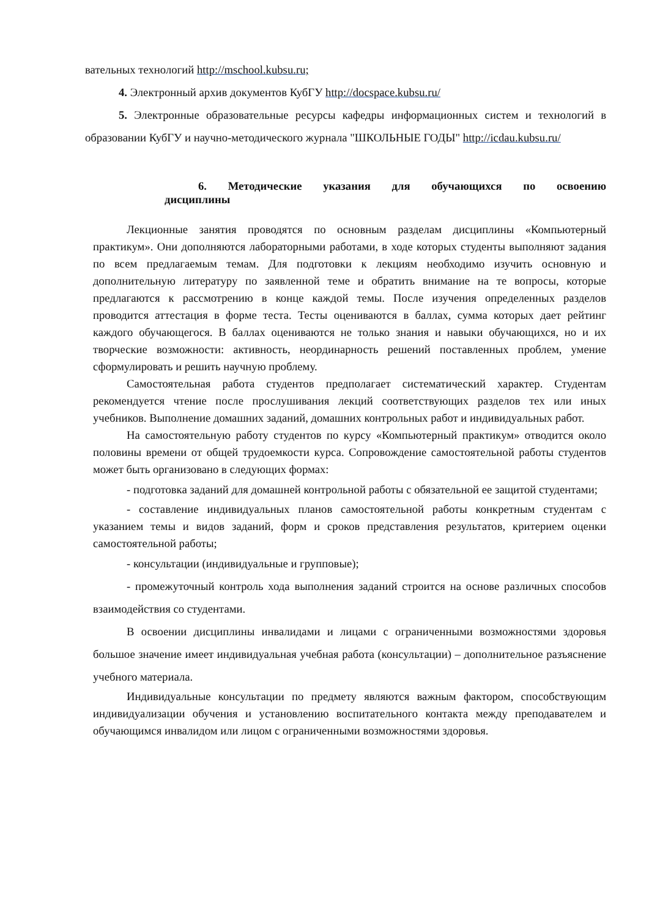вательных технологий http://mschool.kubsu.ru;
4. Электронный архив документов КубГУ http://docspace.kubsu.ru/
5. Электронные образовательные ресурсы кафедры информационных систем и технологий в образовании КубГУ и научно-методического журнала "ШКОЛЬНЫЕ ГОДЫ" http://icdau.kubsu.ru/
6. Методические указания для обучающихся по освоению
дисциплины
Лекционные занятия проводятся по основным разделам дисциплины «Компьютерный практикум». Они дополняются лабораторными работами, в ходе которых студенты выполняют задания по всем предлагаемым темам. Для подготовки к лекциям необходимо изучить основную и дополнительную литературу по заявленной теме и обратить внимание на те вопросы, которые предлагаются к рассмотрению в конце каждой темы. После изучения определенных разделов проводится аттестация в форме теста. Тесты оцениваются в баллах, сумма которых дает рейтинг каждого обучающегося. В баллах оцениваются не только знания и навыки обучающихся, но и их творческие возможности: активность, неординарность решений поставленных проблем, умение сформулировать и решить научную проблему.
Самостоятельная работа студентов предполагает систематический характер. Студентам рекомендуется чтение после прослушивания лекций соответствующих разделов тех или иных учебников. Выполнение домашних заданий, домашних контрольных работ и индивидуальных работ.
На самостоятельную работу студентов по курсу «Компьютерный практикум» отводится около половины времени от общей трудоемкости курса. Сопровождение самостоятельной работы студентов может быть организовано в следующих формах:
- подготовка заданий для домашней контрольной работы с обязательной ее защитой студентами;
- составление индивидуальных планов самостоятельной работы конкретным студентам с указанием темы и видов заданий, форм и сроков представления результатов, критерием оценки самостоятельной работы;
- консультации (индивидуальные и групповые);
- промежуточный контроль хода выполнения заданий строится на основе различных способов взаимодействия со студентами.
В освоении дисциплины инвалидами и лицами с ограниченными возможностями здоровья большое значение имеет индивидуальная учебная работа (консультации) – дополнительное разъяснение учебного материала.
Индивидуальные консультации по предмету являются важным фактором, способствующим индивидуализации обучения и установлению воспитательного контакта между преподавателем и обучающимся инвалидом или лицом с ограниченными возможностями здоровья.